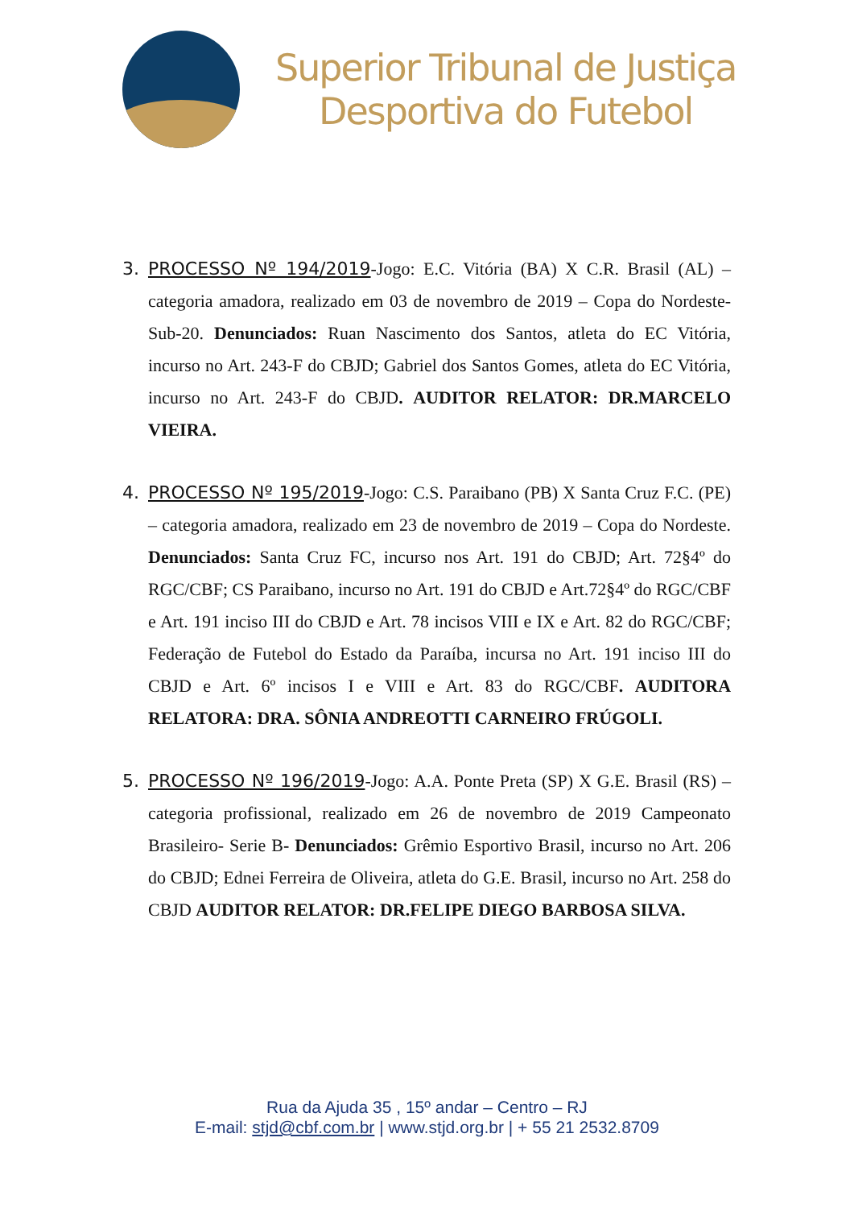Superior Tribunal de Justiça
Desportiva do Futebol
3. PROCESSO Nº 194/2019-Jogo: E.C. Vitória (BA) X C.R. Brasil (AL) – categoria amadora, realizado em 03 de novembro de 2019 – Copa do Nordeste-Sub-20. Denunciados: Ruan Nascimento dos Santos, atleta do EC Vitória, incurso no Art. 243-F do CBJD; Gabriel dos Santos Gomes, atleta do EC Vitória, incurso no Art. 243-F do CBJD. AUDITOR RELATOR: DR.MARCELO VIEIRA.
4. PROCESSO Nº 195/2019-Jogo: C.S. Paraibano (PB) X Santa Cruz F.C. (PE) – categoria amadora, realizado em 23 de novembro de 2019 – Copa do Nordeste. Denunciados: Santa Cruz FC, incurso nos Art. 191 do CBJD; Art. 72§4º do RGC/CBF; CS Paraibano, incurso no Art. 191 do CBJD e Art.72§4º do RGC/CBF e Art. 191 inciso III do CBJD e Art. 78 incisos VIII e IX e Art. 82 do RGC/CBF; Federação de Futebol do Estado da Paraíba, incursa no Art. 191 inciso III do CBJD e Art. 6º incisos I e VIII e Art. 83 do RGC/CBF. AUDITORA RELATORA: DRA. SÔNIA ANDREOTTI CARNEIRO FRÚGOLI.
5. PROCESSO Nº 196/2019-Jogo: A.A. Ponte Preta (SP) X G.E. Brasil (RS) – categoria profissional, realizado em 26 de novembro de 2019 Campeonato Brasileiro- Serie B- Denunciados: Grêmio Esportivo Brasil, incurso no Art. 206 do CBJD; Ednei Ferreira de Oliveira, atleta do G.E. Brasil, incurso no Art. 258 do CBJD AUDITOR RELATOR: DR.FELIPE DIEGO BARBOSA SILVA.
Rua da Ajuda 35 , 15º andar – Centro – RJ
E-mail: stjd@cbf.com.br | www.stjd.org.br | + 55 21 2532.8709